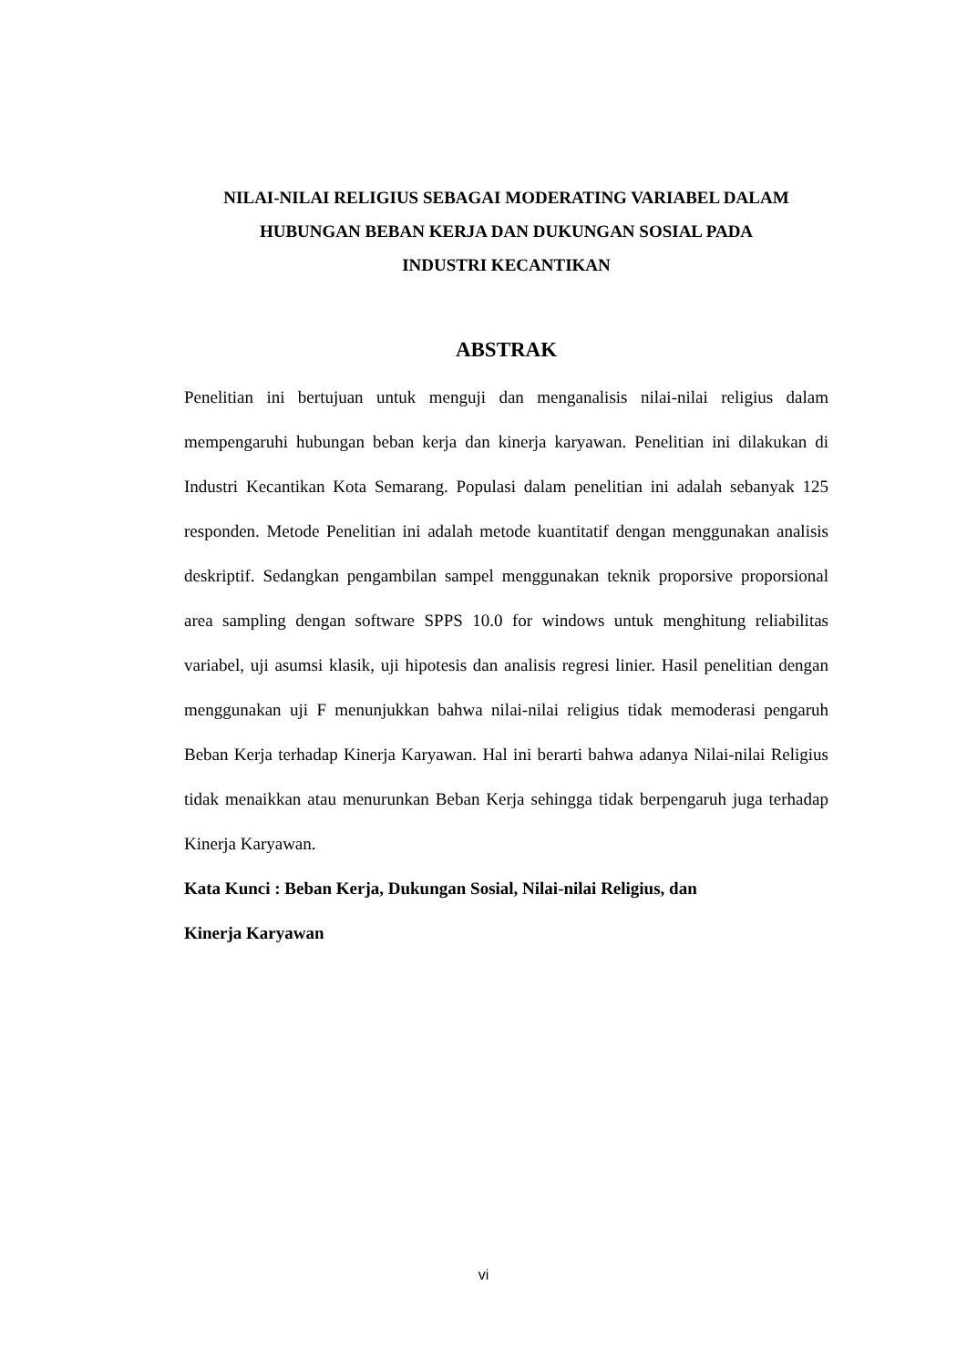NILAI-NILAI RELIGIUS SEBAGAI MODERATING VARIABEL DALAM
HUBUNGAN BEBAN KERJA DAN DUKUNGAN SOSIAL PADA
INDUSTRI KECANTIKAN
ABSTRAK
Penelitian ini bertujuan untuk menguji dan menganalisis nilai-nilai religius dalam mempengaruhi hubungan beban kerja dan kinerja karyawan. Penelitian ini dilakukan di Industri Kecantikan Kota Semarang. Populasi dalam penelitian ini adalah sebanyak 125 responden. Metode Penelitian ini adalah metode kuantitatif dengan menggunakan analisis deskriptif. Sedangkan pengambilan sampel menggunakan teknik proporsive proporsional area sampling dengan software SPPS 10.0 for windows untuk menghitung reliabilitas variabel, uji asumsi klasik, uji hipotesis dan analisis regresi linier. Hasil penelitian dengan menggunakan uji F menunjukkan bahwa nilai-nilai religius tidak memoderasi pengaruh Beban Kerja terhadap Kinerja Karyawan. Hal ini berarti bahwa adanya Nilai-nilai Religius tidak menaikkan atau menurunkan Beban Kerja sehingga tidak berpengaruh juga terhadap Kinerja Karyawan.
Kata Kunci : Beban Kerja, Dukungan Sosial, Nilai-nilai Religius, dan
Kinerja Karyawan
vi